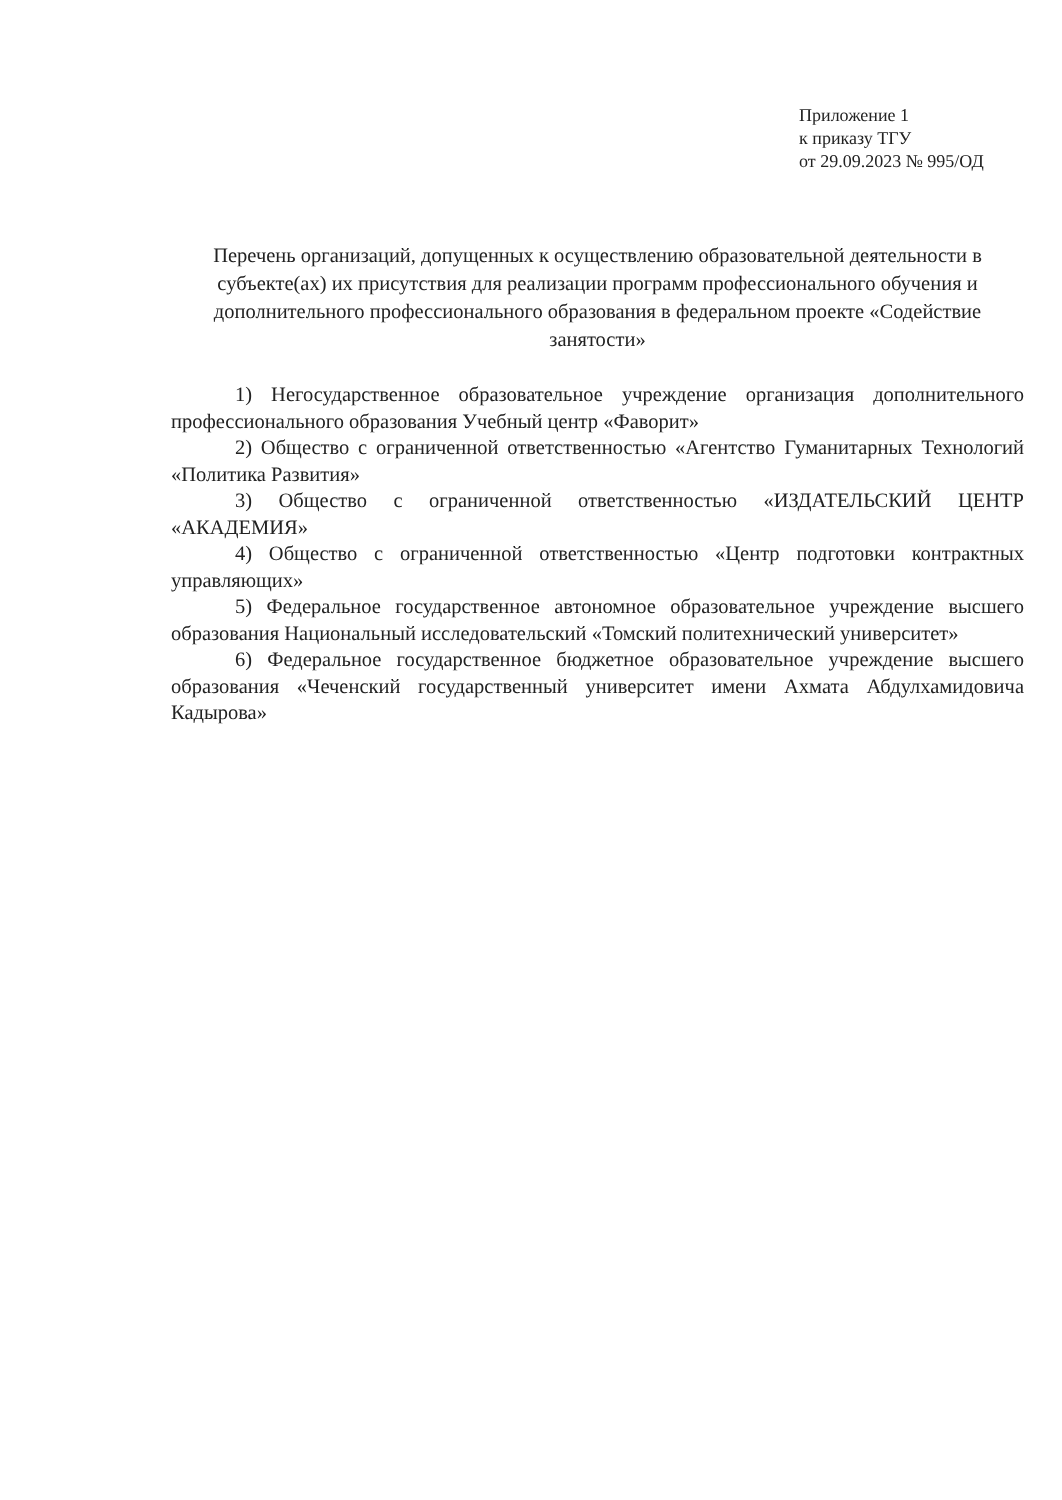Приложение 1
к приказу ТГУ
от 29.09.2023 № 995/ОД
Перечень организаций, допущенных к осуществлению образовательной деятельности в субъекте(ах) их присутствия для реализации программ профессионального обучения и дополнительного профессионального образования в федеральном проекте «Содействие занятости»
1) Негосударственное образовательное учреждение организация дополнительного профессионального образования Учебный центр «Фаворит»
2) Общество с ограниченной ответственностью «Агентство Гуманитарных Технологий «Политика Развития»
3) Общество с ограниченной ответственностью «ИЗДАТЕЛЬСКИЙ ЦЕНТР «АКАДЕМИЯ»
4) Общество с ограниченной ответственностью «Центр подготовки контрактных управляющих»
5) Федеральное государственное автономное образовательное учреждение высшего образования Национальный исследовательский «Томский политехнический университет»
6) Федеральное государственное бюджетное образовательное учреждение высшего образования «Чеченский государственный университет имени Ахмата Абдулхамидовича Кадырова»